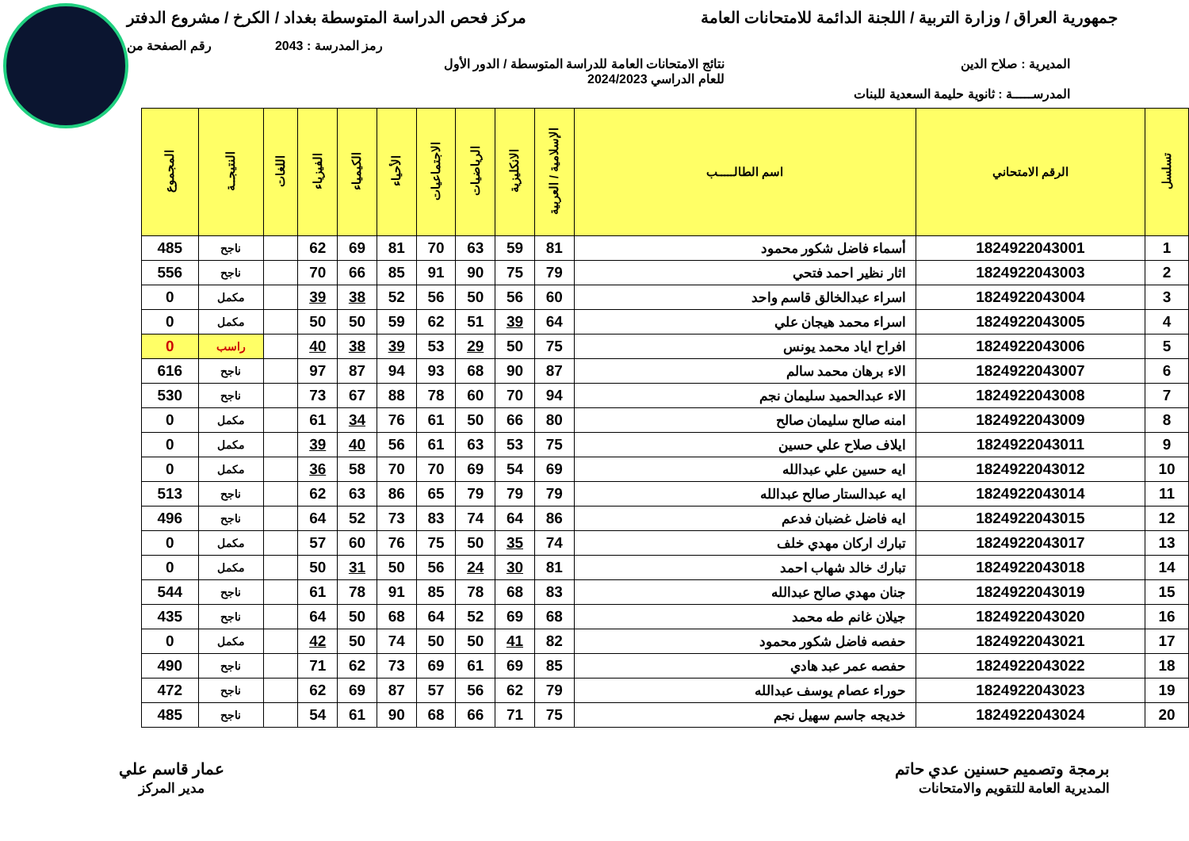جمهورية العراق / وزارة التربية / اللجنة الدائمة للامتحانات العامة
مركز فحص الدراسة المتوسطة بغداد / الكرخ / مشروع الدفتر
رمز المدرسة : 2043 رقم الصفحة من
المديرية : صلاح الدين نتائج الامتحانات العامة للدراسة المتوسطة / الدور الأول
للعام الدراسي 2024/2023
المدرســـــة : ثانوية حليمة السعدية للبنات
| تسلسل | الرقم الامتحاني | اسم الطالـــــب | الإسلامية / العربية | الانكليزية | الرياضيات | الاجتماعيات | الأحياء | الكيمياء | الفيزياء | اللغات | النتيجــة | المجموع |
| --- | --- | --- | --- | --- | --- | --- | --- | --- | --- | --- | --- | --- |
| 1 | 1824922043001 | أسماء فاضل شكور محمود | 81 | 59 | 63 | 70 | 81 | 69 | 62 | | ناجح | 485 |
| 2 | 1824922043003 | اثار نظير احمد فتحي | 79 | 75 | 90 | 91 | 85 | 66 | 70 | | ناجح | 556 |
| 3 | 1824922043004 | اسراء عبدالخالق قاسم واحد | 60 | 56 | 50 | 56 | 52 | 38 | 39 | | مكمل | 0 |
| 4 | 1824922043005 | اسراء محمد هيجان علي | 64 | 39 | 51 | 62 | 59 | 50 | 50 | | مكمل | 0 |
| 5 | 1824922043006 | افراح اياد محمد يونس | 75 | 50 | 29 | 53 | 39 | 38 | 40 | | راسب | 0 |
| 6 | 1824922043007 | الاء برهان محمد سالم | 87 | 90 | 68 | 93 | 94 | 87 | 97 | | ناجح | 616 |
| 7 | 1824922043008 | الاء عبدالحميد سليمان نجم | 94 | 70 | 60 | 78 | 88 | 67 | 73 | | ناجح | 530 |
| 8 | 1824922043009 | امنه صالح سليمان صالح | 80 | 66 | 50 | 61 | 76 | 34 | 61 | | مكمل | 0 |
| 9 | 1824922043011 | ايلاف صلاح علي حسين | 75 | 53 | 63 | 61 | 56 | 40 | 39 | | مكمل | 0 |
| 10 | 1824922043012 | ايه حسين علي عبدالله | 69 | 54 | 69 | 70 | 70 | 58 | 36 | | مكمل | 0 |
| 11 | 1824922043014 | ايه عبدالستار صالح عبدالله | 79 | 79 | 79 | 65 | 86 | 63 | 62 | | ناجح | 513 |
| 12 | 1824922043015 | ايه فاضل غضبان فدعم | 86 | 64 | 74 | 83 | 73 | 52 | 64 | | ناجح | 496 |
| 13 | 1824922043017 | تبارك اركان مهدي خلف | 74 | 35 | 50 | 75 | 76 | 60 | 57 | | مكمل | 0 |
| 14 | 1824922043018 | تبارك خالد شهاب احمد | 81 | 30 | 24 | 56 | 50 | 31 | 50 | | مكمل | 0 |
| 15 | 1824922043019 | جنان مهدي صالح عبدالله | 83 | 68 | 78 | 85 | 91 | 78 | 61 | | ناجح | 544 |
| 16 | 1824922043020 | جيلان غانم طه محمد | 68 | 69 | 52 | 64 | 68 | 50 | 64 | | ناجح | 435 |
| 17 | 1824922043021 | حفصه فاضل شكور محمود | 82 | 41 | 50 | 50 | 74 | 50 | 42 | | مكمل | 0 |
| 18 | 1824922043022 | حفصه عمر عبد هادي | 85 | 69 | 61 | 69 | 73 | 62 | 71 | | ناجح | 490 |
| 19 | 1824922043023 | حوراء عصام يوسف عبدالله | 79 | 62 | 56 | 57 | 87 | 69 | 62 | | ناجح | 472 |
| 20 | 1824922043024 | خديجه جاسم سهيل نجم | 75 | 71 | 66 | 68 | 90 | 61 | 54 | | ناجح | 485 |
برمجة وتصميم حسنين عدي حاتم
المديرية العامة للتقويم والامتحانات
عمار قاسم علي
مدير المركز